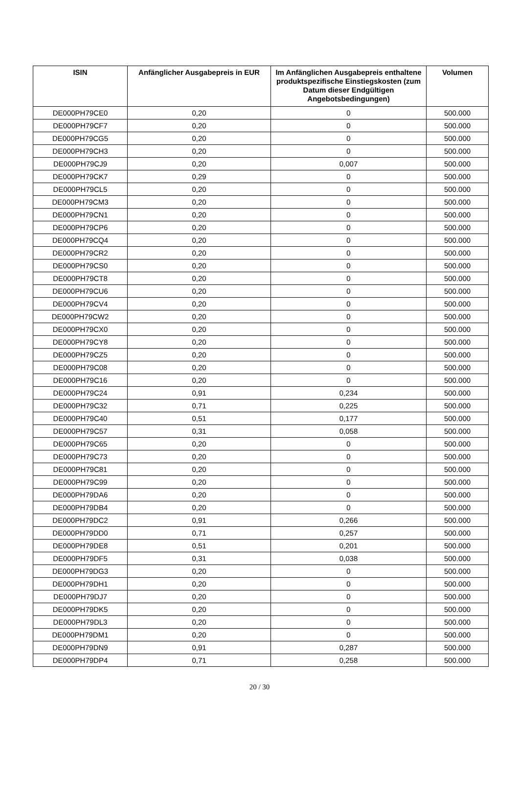| ISIN | Anfänglicher Ausgabepreis in EUR | Im Anfänglichen Ausgabepreis enthaltene produktspezifische Einstiegskosten (zum Datum dieser Endgültigen Angebotsbedingungen) | Volumen |
| --- | --- | --- | --- |
| DE000PH79CE0 | 0,20 | 0 | 500.000 |
| DE000PH79CF7 | 0,20 | 0 | 500.000 |
| DE000PH79CG5 | 0,20 | 0 | 500.000 |
| DE000PH79CH3 | 0,20 | 0 | 500.000 |
| DE000PH79CJ9 | 0,20 | 0,007 | 500.000 |
| DE000PH79CK7 | 0,29 | 0 | 500.000 |
| DE000PH79CL5 | 0,20 | 0 | 500.000 |
| DE000PH79CM3 | 0,20 | 0 | 500.000 |
| DE000PH79CN1 | 0,20 | 0 | 500.000 |
| DE000PH79CP6 | 0,20 | 0 | 500.000 |
| DE000PH79CQ4 | 0,20 | 0 | 500.000 |
| DE000PH79CR2 | 0,20 | 0 | 500.000 |
| DE000PH79CS0 | 0,20 | 0 | 500.000 |
| DE000PH79CT8 | 0,20 | 0 | 500.000 |
| DE000PH79CU6 | 0,20 | 0 | 500.000 |
| DE000PH79CV4 | 0,20 | 0 | 500.000 |
| DE000PH79CW2 | 0,20 | 0 | 500.000 |
| DE000PH79CX0 | 0,20 | 0 | 500.000 |
| DE000PH79CY8 | 0,20 | 0 | 500.000 |
| DE000PH79CZ5 | 0,20 | 0 | 500.000 |
| DE000PH79C08 | 0,20 | 0 | 500.000 |
| DE000PH79C16 | 0,20 | 0 | 500.000 |
| DE000PH79C24 | 0,91 | 0,234 | 500.000 |
| DE000PH79C32 | 0,71 | 0,225 | 500.000 |
| DE000PH79C40 | 0,51 | 0,177 | 500.000 |
| DE000PH79C57 | 0,31 | 0,058 | 500.000 |
| DE000PH79C65 | 0,20 | 0 | 500.000 |
| DE000PH79C73 | 0,20 | 0 | 500.000 |
| DE000PH79C81 | 0,20 | 0 | 500.000 |
| DE000PH79C99 | 0,20 | 0 | 500.000 |
| DE000PH79DA6 | 0,20 | 0 | 500.000 |
| DE000PH79DB4 | 0,20 | 0 | 500.000 |
| DE000PH79DC2 | 0,91 | 0,266 | 500.000 |
| DE000PH79DD0 | 0,71 | 0,257 | 500.000 |
| DE000PH79DE8 | 0,51 | 0,201 | 500.000 |
| DE000PH79DF5 | 0,31 | 0,038 | 500.000 |
| DE000PH79DG3 | 0,20 | 0 | 500.000 |
| DE000PH79DH1 | 0,20 | 0 | 500.000 |
| DE000PH79DJ7 | 0,20 | 0 | 500.000 |
| DE000PH79DK5 | 0,20 | 0 | 500.000 |
| DE000PH79DL3 | 0,20 | 0 | 500.000 |
| DE000PH79DM1 | 0,20 | 0 | 500.000 |
| DE000PH79DN9 | 0,91 | 0,287 | 500.000 |
| DE000PH79DP4 | 0,71 | 0,258 | 500.000 |
20 / 30